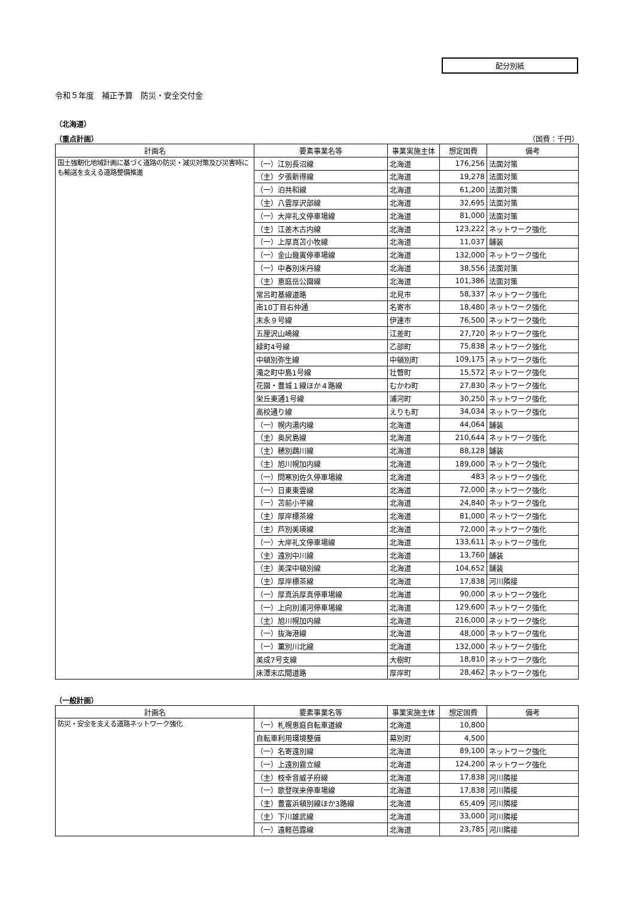配分別紙
令和５年度　補正予算　防災・安全交付金
（北海道）
（重点計画） （国費：千円）
| 計画名 | 要素事業名等 | 事業実施主体 | 想定国費 | 備考 |
| --- | --- | --- | --- | --- |
| 国土強靭化地域計画に基づく道路の防災・減災対策及び災害時にも輸送を支える道路整備推進 | （一）江別長沼線 | 北海道 | 176,256 | 法面対策 |
| | （主）夕張新得線 | 北海道 | 19,278 | 法面対策 |
| | （一）泊共和線 | 北海道 | 61,200 | 法面対策 |
| | （主）八雲厚沢部線 | 北海道 | 32,695 | 法面対策 |
| | （一）大岸礼文停車場線 | 北海道 | 81,000 | 法面対策 |
| | （主）江差木古内線 | 北海道 | 123,222 | ネットワーク強化 |
| | （一）上厚真苫小牧線 | 北海道 | 11,037 | 舗装 |
| | （一）金山幾寅停車場線 | 北海道 | 132,000 | ネットワーク強化 |
| | （一）中春別床丹線 | 北海道 | 38,556 | 法面対策 |
| | （主）恵庭岳公園線 | 北海道 | 101,386 | 法面対策 |
| | 常呂町基線道路 | 北見市 | 58,337 | ネットワーク強化 |
| | 南10丁目右仲通 | 名寄市 | 18,480 | ネットワーク強化 |
| | 末永９号線 | 伊達市 | 76,500 | ネットワーク強化 |
| | 五厘沢山崎線 | 江差町 | 27,720 | ネットワーク強化 |
| | 緑町4号線 | 乙部町 | 75,838 | ネットワーク強化 |
| | 中頓別弥生線 | 中頓別町 | 109,175 | ネットワーク強化 |
| | 滝之町中島1号線 | 壮瞥町 | 15,572 | ネットワーク強化 |
| | 花園・豊城１線ほか４路線 | むかわ町 | 27,830 | ネットワーク強化 |
| | 栄丘東通1号線 | 浦河町 | 30,250 | ネットワーク強化 |
| | 高校通り線 | えりも町 | 34,034 | ネットワーク強化 |
| | （一）幌内湯内線 | 北海道 | 44,064 | 舗装 |
| | （主）奥尻島線 | 北海道 | 210,644 | ネットワーク強化 |
| | （主）穂別鵡川線 | 北海道 | 88,128 | 舗装 |
| | （主）旭川幌加内線 | 北海道 | 189,000 | ネットワーク強化 |
| | （一）問寒別佐久停車場線 | 北海道 | 483 | ネットワーク強化 |
| | （一）日東東雲線 | 北海道 | 72,000 | ネットワーク強化 |
| | （一）苫前小平線 | 北海道 | 24,840 | ネットワーク強化 |
| | （主）厚岸標茶線 | 北海道 | 81,000 | ネットワーク強化 |
| | （主）芦別美瑛線 | 北海道 | 72,000 | ネットワーク強化 |
| | （一）大岸礼文停車場線 | 北海道 | 133,611 | ネットワーク強化 |
| | （主）遠別中川線 | 北海道 | 13,760 | 舗装 |
| | （主）美深中頓別線 | 北海道 | 104,652 | 舗装 |
| | （主）厚岸標茶線 | 北海道 | 17,838 | 河川隣接 |
| | （一）厚真浜厚真停車場線 | 北海道 | 90,000 | ネットワーク強化 |
| | （一）上向別浦河停車場線 | 北海道 | 129,600 | ネットワーク強化 |
| | （主）旭川幌加内線 | 北海道 | 216,000 | ネットワーク強化 |
| | （一）抜海港線 | 北海道 | 48,000 | ネットワーク強化 |
| | （一）薫別川北線 | 北海道 | 132,000 | ネットワーク強化 |
| | 美成7号支線 | 大樹町 | 18,810 | ネットワーク強化 |
| | 床潭末広間道路 | 厚岸町 | 28,462 | ネットワーク強化 |
（一般計画）
| 計画名 | 要素事業名等 | 事業実施主体 | 想定国費 | 備考 |
| --- | --- | --- | --- | --- |
| 防災・安全を支える道路ネットワーク強化 | （一）札幌恵庭自転車道線 | 北海道 | 10,800 | |
| | 自転車利用環境整備 | 幕別町 | 4,500 | |
| | （一）名寄遠別線 | 北海道 | 89,100 | ネットワーク強化 |
| | （一）上遠別霧立線 | 北海道 | 124,200 | ネットワーク強化 |
| | （主）枝幸音威子府線 | 北海道 | 17,838 | 河川隣接 |
| | （一）歌登咲来停車場線 | 北海道 | 17,838 | 河川隣接 |
| | （主）豊富浜頓別線ほか3路線 | 北海道 | 65,409 | 河川隣接 |
| | （主）下川雄武線 | 北海道 | 33,000 | 河川隣接 |
| | （一）遠軽芭露線 | 北海道 | 23,785 | 河川隣接 |